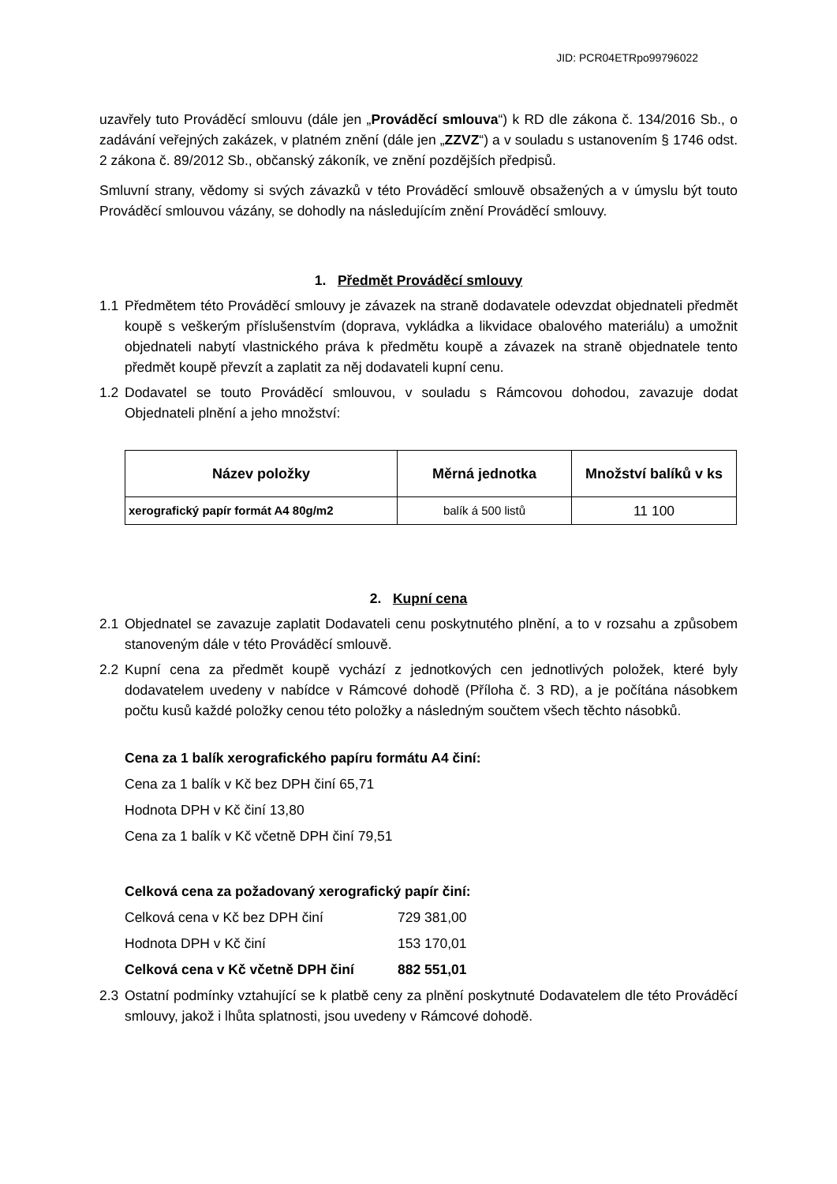JID: PCR04ETRpo99796022
uzavřely tuto Prováděcí smlouvu (dále jen „Prováděcí smlouva“) k RD dle zákona č. 134/2016 Sb., o zadávání veřejných zakázek, v platném znění (dále jen „ZZVZ“) a v souladu s ustanovením § 1746 odst. 2 zákona č. 89/2012 Sb., občanský zákoník, ve znění pozdějších předpisů.
Smluvní strany, vědomy si svých závazků v této Prováděcí smlouvě obsažených a v úmyslu být touto Prováděcí smlouvou vázány, se dohodly na následujícím znění Prováděcí smlouvy.
1. Předmět Prováděcí smlouvy
1.1 Předmětem této Prováděcí smlouvy je závazek na straně dodavatele odevzdat objednateli předmět koupě s veškerým příslušenstvím (doprava, vykládka a likvidace obalového materiálu) a umožnit objednateli nabytí vlastnického práva k předmětu koupě a závazek na straně objednatele tento předmět koupě převzít a zaplatit za něj dodavateli kupní cenu.
1.2 Dodavatel se touto Prováděcí smlouvou, v souladu s Rámcovou dohodou, zavazuje dodat Objednateli plnění a jeho množství:
| Název položky | Měrná jednotka | Množství balíků v ks |
| --- | --- | --- |
| xerografický papír formát A4 80g/m2 | balík á 500 listů | 11 100 |
2. Kupní cena
2.1 Objednatel se zavazuje zaplatit Dodavateli cenu poskytnutého plnění, a to v rozsahu a způsobem stanoveným dále v této Prováděcí smlouvě.
2.2 Kupní cena za předmět koupě vychází z jednotkových cen jednotlivých položek, které byly dodavatelem uvedeny v nabídce v Rámcové dohodě (Příloha č. 3 RD), a je počítána násobkem počtu kusů každé položky cenou této položky a následným součtem všech těchto násobků.
Cena za 1 balík xerografického papíru formátu A4 činí:
Cena za 1 balík v Kč bez DPH činí 65,71
Hodnota DPH v Kč činí 13,80
Cena za 1 balík v Kč včetně DPH činí 79,51
Celková cena za požadovaný xerografický papír činí:
Celková cena v Kč bez DPH činí 729 381,00
Hodnota DPH v Kč činí 153 170,01
Celková cena v Kč včetně DPH činí 882 551,01
2.3 Ostatní podmínky vztahující se k platbě ceny za plnění poskytnuté Dodavatelem dle této Prováděcí smlouvy, jakož i lhůta splatnosti, jsou uvedeny v Rámcové dohodě.